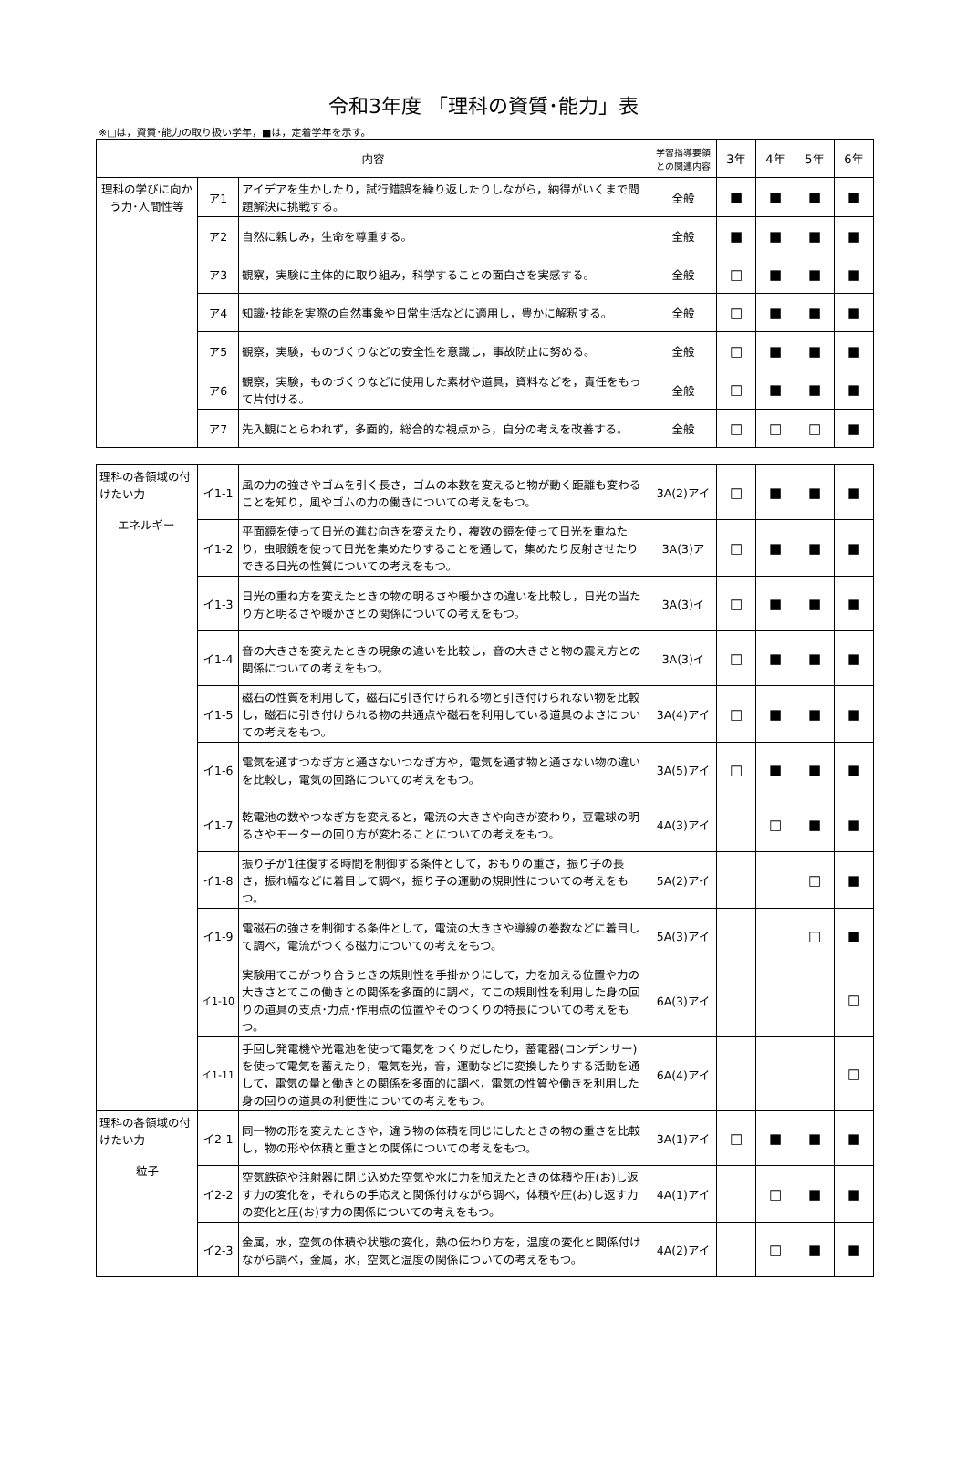令和3年度 「理科の資質･能力」表
※□は，資質･能力の取り扱い学年，■は，定着学年を示す。
| 内容 | | | 学習指導要領との関連内容 | 3年 | 4年 | 5年 | 6年 |
| --- | --- | --- | --- | --- | --- | --- | --- |
| 理科の学びに向かう力･人間性等 | ア1 | アイデアを生かしたり，試行錯誤を繰り返したりしながら，納得がいくまで問題解決に挑戦する。 | 全般 | ■ | ■ | ■ | ■ |
| | ア2 | 自然に親しみ，生命を尊重する。 | 全般 | ■ | ■ | ■ | ■ |
| | ア3 | 観察，実験に主体的に取り組み，科学することの面白さを実感する。 | 全般 | □ | ■ | ■ | ■ |
| | ア4 | 知識･技能を実際の自然事象や日常生活などに適用し，豊かに解釈する。 | 全般 | □ | ■ | ■ | ■ |
| | ア5 | 観察，実験，ものづくりなどの安全性を意識し，事故防止に努める。 | 全般 | □ | ■ | ■ | ■ |
| | ア6 | 観察，実験，ものづくりなどに使用した素材や道具，資料などを，責任をもって片付ける。 | 全般 | □ | ■ | ■ | ■ |
| | ア7 | 先入観にとらわれず，多面的，総合的な視点から，自分の考えを改善する。 | 全般 | □ | □ | □ | ■ |
| 理科の各領域の付けたい力 エネルギー | イ1-1 | 風の力の強さやゴムを引く長さ，ゴムの本数を変えると物が動く距離も変わることを知り，風やゴムの力の働きについての考えをもつ。 | 3A(2)アイ | □ | ■ | ■ | ■ |
| | イ1-2 | 平面鏡を使って日光の進む向きを変えたり，複数の鏡を使って日光を重ねたり，虫眼鏡を使って日光を集めたりすることを通して，集めたり反射させたりできる日光の性質についての考えをもつ。 | 3A(3)ア | □ | ■ | ■ | ■ |
| | イ1-3 | 日光の重ね方を変えたときの物の明るさや暖かさの違いを比較し，日光の当たり方と明るさや暖かさとの関係についての考えをもつ。 | 3A(3)イ | □ | ■ | ■ | ■ |
| | イ1-4 | 音の大きさを変えたときの現象の違いを比較し，音の大きさと物の震え方との関係についての考えをもつ。 | 3A(3)イ | □ | ■ | ■ | ■ |
| | イ1-5 | 磁石の性質を利用して，磁石に引き付けられる物と引き付けられない物を比較し，磁石に引き付けられる物の共通点や磁石を利用している道具のよさについての考えをもつ。 | 3A(4)アイ | □ | ■ | ■ | ■ |
| | イ1-6 | 電気を通すつなぎ方と通さないつなぎ方や，電気を通す物と通さない物の違いを比較し，電気の回路についての考えをもつ。 | 3A(5)アイ | □ | ■ | ■ | ■ |
| | イ1-7 | 乾電池の数やつなぎ方を変えると，電流の大きさや向きが変わり，豆電球の明るさやモーターの回り方が変わることについての考えをもつ。 | 4A(3)アイ | | □ | ■ | ■ |
| | イ1-8 | 振り子が1往復する時間を制御する条件として，おもりの重さ，振り子の長さ，振れ幅などに着目して調べ，振り子の運動の規則性についての考えをもつ。 | 5A(2)アイ | | | □ | ■ |
| | イ1-9 | 電磁石の強さを制御する条件として，電流の大きさや導線の巻数などに着目して調べ，電流がつくる磁力についての考えをもつ。 | 5A(3)アイ | | | □ | ■ |
| | イ1-10 | 実験用てこがつり合うときの規則性を手掛かりにして，力を加える位置や力の大きさとてこの働きとの関係を多面的に調べ，てこの規則性を利用した身の回りの道具の支点･力点･作用点の位置やそのつくりの特長についての考えをもつ。 | 6A(3)アイ | | | | □ |
| | イ1-11 | 手回し発電機や光電池を使って電気をつくりだしたり，蓄電器(コンデンサー)を使って電気を蓄えたり，電気を光，音，運動などに変換したりする活動を通して，電気の量と働きとの関係を多面的に調べ，電気の性質や働きを利用した身の回りの道具の利便性についての考えをもつ。 | 6A(4)アイ | | | | □ |
| 理科の各領域の付けたい力 粒子 | イ2-1 | 同一物の形を変えたときや，違う物の体積を同じにしたときの物の重さを比較し，物の形や体積と重さとの関係についての考えをもつ。 | 3A(1)アイ | □ | ■ | ■ | ■ |
| | イ2-2 | 空気鉄砲や注射器に閉じ込めた空気や水に力を加えたときの体積や圧(お)し返す力の変化を，それらの手応えと関係付けながら調べ，体積や圧(お)し返す力の変化と圧(お)す力の関係についての考えをもつ。 | 4A(1)アイ | | □ | ■ | ■ |
| | イ2-3 | 金属，水，空気の体積や状態の変化，熱の伝わり方を，温度の変化と関係付けながら調べ，金属，水，空気と温度の関係についての考えをもつ。 | 4A(2)アイ | | □ | ■ | ■ |